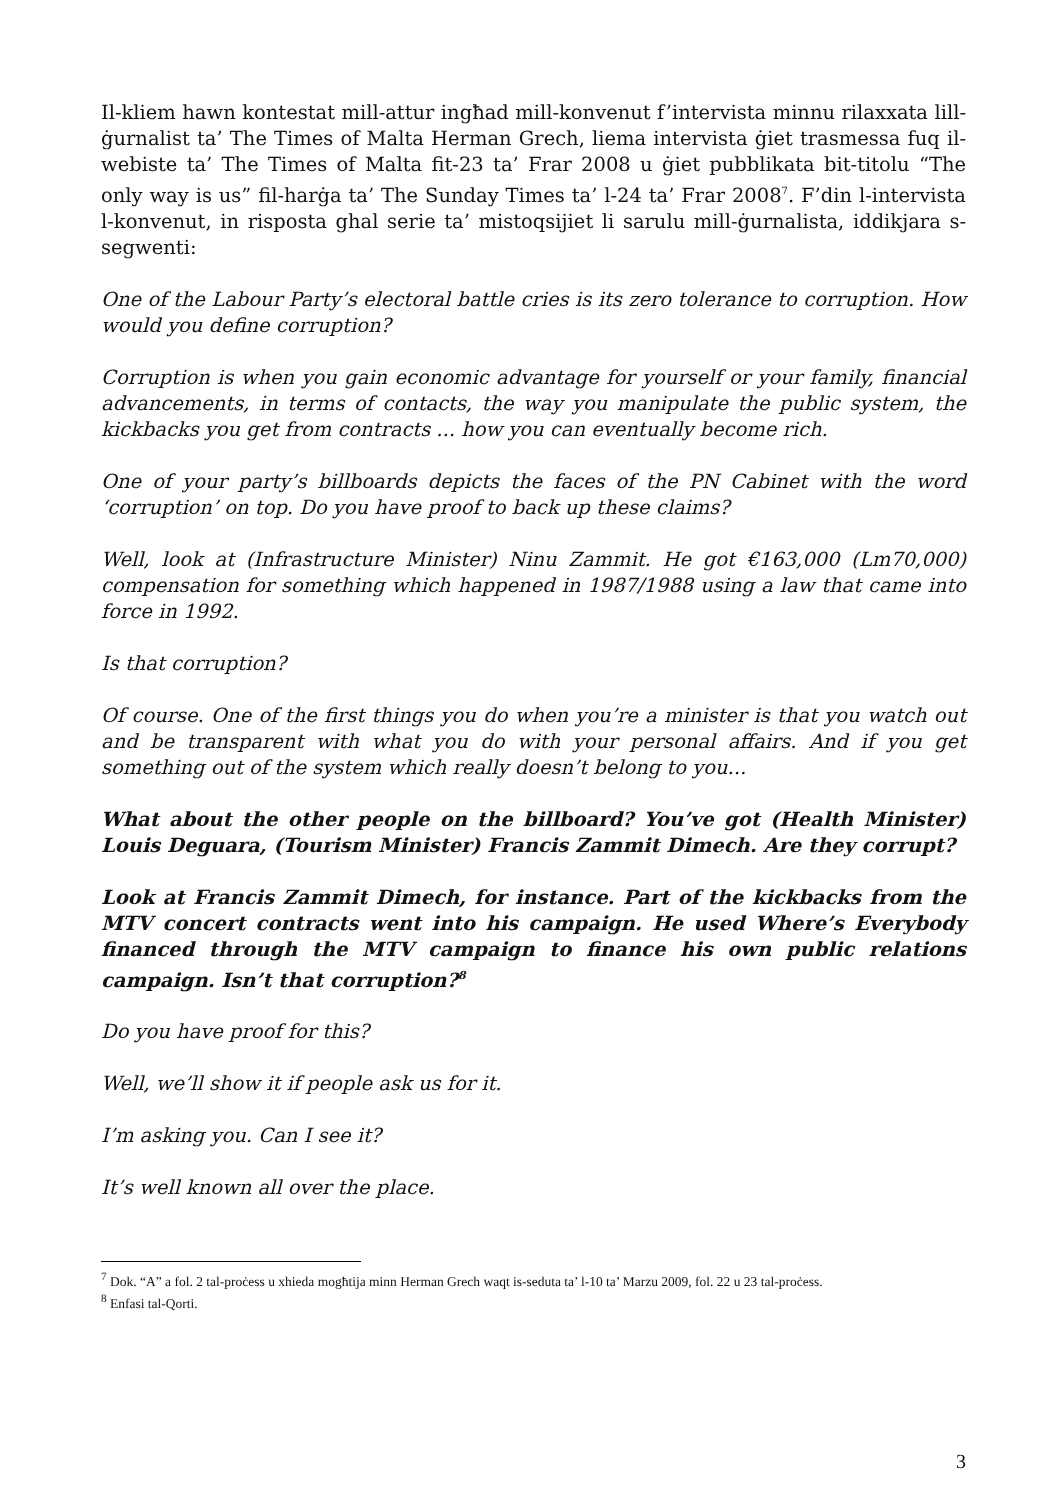Il-kliem hawn kontestat mill-attur ingħad mill-konvenut f’intervista minnu rilaxxata lill-ġurnalist ta’ The Times of Malta Herman Grech, liema intervista ġiet trasmessa fuq il-webiste ta’ The Times of Malta fit-23 ta’ Frar 2008 u ġiet pubblikata bit-titolu “The only way is us” fil-harġa ta’ The Sunday Times ta’ l-24 ta’ Frar 2008<sup>7</sup>. F’din l-intervista l-konvenut, in risposta ghal serie ta’ mistoqsijiet li sarulu mill-ġurnalista, iddikjara s-segwenti:
One of the Labour Party’s electoral battle cries is its zero tolerance to corruption. How would you define corruption?
Corruption is when you gain economic advantage for yourself or your family, financial advancements, in terms of contacts, the way you manipulate the public system, the kickbacks you get from contracts ... how you can eventually become rich.
One of your party’s billboards depicts the faces of the PN Cabinet with the word ‘corruption’ on top. Do you have proof to back up these claims?
Well, look at (Infrastructure Minister) Ninu Zammit. He got €163,000 (Lm70,000) compensation for something which happened in 1987/1988 using a law that came into force in 1992.
Is that corruption?
Of course. One of the first things you do when you’re a minister is that you watch out and be transparent with what you do with your personal affairs. And if you get something out of the system which really doesn’t belong to you...
What about the other people on the billboard? You’ve got (Health Minister) Louis Deguara, (Tourism Minister) Francis Zammit Dimech. Are they corrupt?
Look at Francis Zammit Dimech, for instance. Part of the kickbacks from the MTV concert contracts went into his campaign. He used Where’s Everybody financed through the MTV campaign to finance his own public relations campaign. Isn’t that corruption?<sup>8</sup>
Do you have proof for this?
Well, we’ll show it if people ask us for it.
I’m asking you. Can I see it?
It’s well known all over the place.
<sup>7</sup> Dok. “A” a fol. 2 tal-proċess u xhieda mogħtija minn Herman Grech waqt is-seduta ta’ l-10 ta’ Marzu 2009, fol. 22 u 23 tal-proċess.
<sup>8</sup> Enfasi tal-Qorti.
3